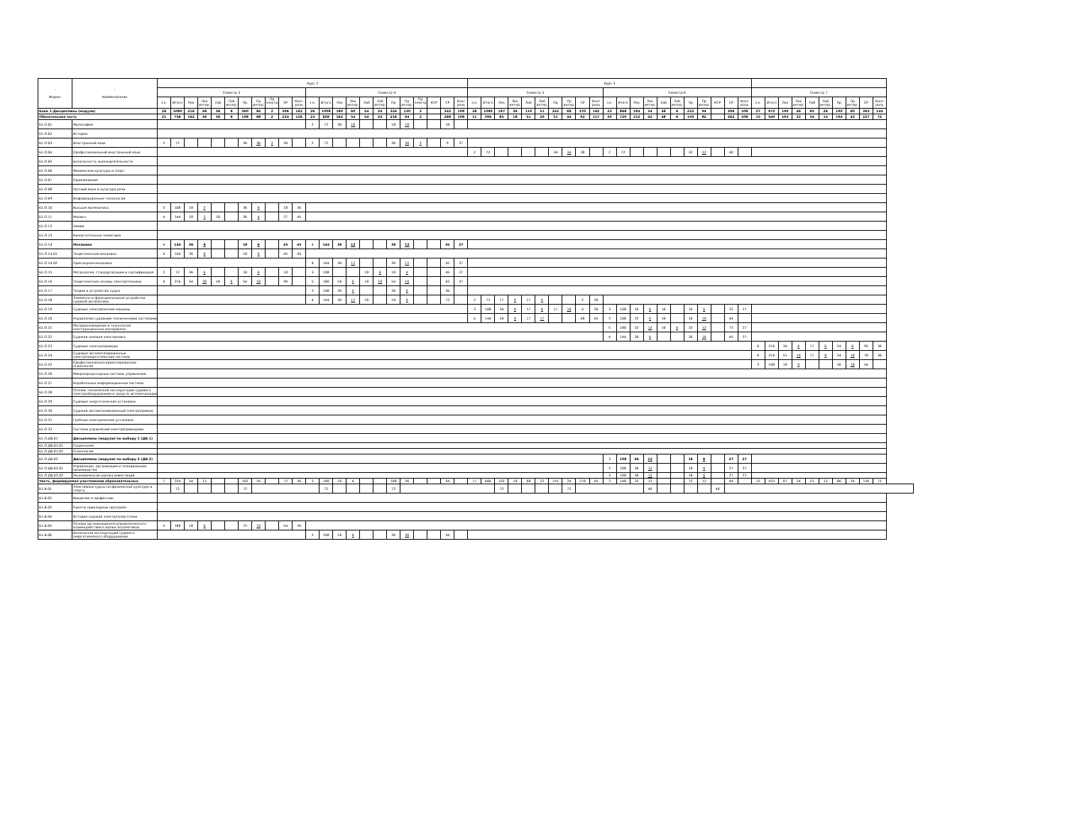| - Индекс | - Наименование | Курс 2 | | | | | | | | | | | | | | | | | | | | | | | Курс 3 | | | | | | | | | | | | | | | | | | | | | | | | | | | | | | |
| --- | --- | --- | --- | --- | --- | --- | --- | --- | --- | --- | --- | --- | --- | --- | --- | --- | --- | --- | --- | --- | --- | --- | --- | --- | --- | --- | --- | --- | --- | --- | --- | --- | --- | --- | --- | --- | --- | --- | --- | --- | --- | --- | --- | --- | --- | --- | --- | --- | --- | --- | --- | --- | --- | --- | --- |
| | | Семестр 3 | | | | | | | | | | | Семестр 4 | | | | | | | | | | | | Семестр 5 | | | | | | | | | | Семестр 6 | | | | | | | | | | | Семестр 7 | | | | | | | | | |
| | | з.е. | Итого | Лек | Лек интер. | Лаб | Лаб интер. | Пр | Пр интер. | Пр электр . | СР | Конт роль | з.е. | Итого | Лек | Лек интер. | Лаб | Лаб интер. | Пр | Пр интер. | Пр электр . | КСР | СР | Конт роль | з.е. | Итого | Лек | Лек интер. | Лаб | Лаб интер. | Пр | Пр интер. | СР | Конт роль | з.е. | Итого | Лек | Лек интер. | Лаб | Лаб интер. | Пр | Пр интер. | КСР | СР | Конт роль | з.е. | Итого | Лек | Лек интер. | Лаб | Лаб интер. | Пр | Пр интер. | СР | Конт роль |
| Блок 1.Дисциплины (модули) | | 28 | 1080 | 216 | 48 | 36 | 6 | 360 | 84 | 2 | 306 | 162 | 26 | 1008 | 180 | 60 | 54 | 24 | 324 | 130 | 2 | | 342 | 108 | 28 | 1080 | 187 | 36 | 119 | 51 | 242 | 68 | 370 | 162 | 23 | 868 | 184 | 54 | 48 | 6 | 222 | 94 | | 306 | 108 | 27 | 972 | 190 | 46 | 85 | 26 | 190 | 60 | 363 | 144 |
| Обязательная часть | | 21 | 756 | 162 | 36 | 36 | 6 | 198 | 68 | 2 | 234 | 126 | 23 | 828 | 162 | 54 | 54 | 24 | 216 | 94 | 2 | | 288 | 108 | 11 | 396 | 85 | 18 | 51 | 29 | 51 | 44 | 92 | 117 | 20 | 720 | 152 | 42 | 48 | 6 | 150 | 82 | | 262 | 108 | 15 | 540 | 103 | 22 | 34 | 14 | 104 | 42 | 227 | 72 |
| Б1.О.01 | Философия | | | | | | | | | | | | 2 | 72 | 36 | 18 | | | 18 | 18 | | | 18 | | | | | | | | | | | | | | | | | | | | | | | | | | | | | | | | |
| Б1.О.02 | История | | | | | | | | | | | | | | | | | | | | | | | | | | | | | | | | | | | | | | | | | | | | | | | | | | | | | | |
| Б1.О.03 | Иностранный язык | 2 | 72 | | | | | 36 | 36 | 2 | 36 | | 2 | 72 | | | | | 36 | 36 | 2 | | 9 | 27 | | | | | | | | | | | | | | | | | | | | | | | | | | | | | | | |
| Б1.О.04 | Профессиональный иностранный язык | | | | | | | | | | | | | | | | | | | | | | | | 2 | 72 | | | | | 34 | 34 | 38 | | 2 | 72 | | | | | 32 | 32 | | 40 | | | | | | | | | | | |
| Б1.О.05 | Безопасность жизнедеятельности | | | | | | | | | | | | | | | | | | | | | | | | | | | | | | | | | | | | | | | | | | | | | | | | | | | | | | |
| Б1.О.06 | Физическая культура и спорт | | | | | | | | | | | | | | | | | | | | | | | | | | | | | | | | | | | | | | | | | | | | | | | | | | | | | | |
| Б1.О.07 | Правоведение | | | | | | | | | | | | | | | | | | | | | | | | | | | | | | | | | | | | | | | | | | | | | | | | | | | | | | |
| Б1.О.08 | Русский язык и культура речи | | | | | | | | | | | | | | | | | | | | | | | | | | | | | | | | | | | | | | | | | | | | | | | | | | | | | | |
| Б1.О.09 | Информационные технологии | | | | | | | | | | | | | | | | | | | | | | | | | | | | | | | | | | | | | | | | | | | | | | | | | | | | | | |
| Б1.О.10 | Высшая математика | 3 | 108 | 18 | 2 | | | 36 | 6 | | 18 | 36 | | | | | | | | | | | | | | | | | | | | | | | | | | | | | | | | | | | | | | | | | | | |
| Б1.О.11 | Физика | 4 | 144 | 18 | 2 | 18 | | 36 | 4 | | 27 | 45 | | | | | | | | | | | | | | | | | | | | | | | | | | | | | | | | | | | | | | | | | | | |
| Б1.О.12 | Химия | | | | | | | | | | | | | | | | | | | | | | | | | | | | | | | | | | | | | | | | | | | | | | | | | | | | | | |
| Б1.О.13 | Начертательная геометрия | | | | | | | | | | | | | | | | | | | | | | | | | | | | | | | | | | | | | | | | | | | | | | | | | | | | | | |
| Б1.О.14 | Механика | 4 | 144 | 36 | 6 | | | 18 | 6 | | 45 | 45 | 4 | 144 | 36 | 12 | | | 36 | 12 | | | 45 | 27 | | | | | | | | | | | | | | | | | | | | | | | | | | | | | | | |
| Б1.О.14.01 | Теоретическая механика | 4 | 144 | 36 | 6 | | | 18 | 6 | | 45 | 45 | | | | | | | | | | | | | | | | | | | | | | | | | | | | | | | | | | | | | | | | | | | |
| Б1.О.14.02 | Прикладная механика | | | | | | | | | | | | 4 | 144 | 36 | 12 | | | 36 | 12 | | | 45 | 27 | | | | | | | | | | | | | | | | | | | | | | | | | | | | | | | |
| Б1.О.15 | Метрология, стандартизация и сертификация | 2 | 72 | 36 | 6 | | | 18 | 6 | | 18 | | 3 | 108 | | | 18 | 6 | 18 | 6 | | | 45 | 27 | | | | | | | | | | | | | | | | | | | | | | | | | | | | | | | |
| Б1.О.16 | Теоретические основы электротехники | 6 | 216 | 54 | 20 | 18 | 6 | 54 | 10 | | 90 | | 5 | 180 | 18 | 6 | 18 | 18 | 54 | 10 | | | 63 | 27 | | | | | | | | | | | | | | | | | | | | | | | | | | | | | | | |
| Б1.О.17 | Теория и устройство судна | | | | | | | | | | | | 3 | 108 | 36 | 6 | | | 36 | 6 | | | 36 | | | | | | | | | | | | | | | | | | | | | | | | | | | | | | | | |
| Б1.О.18 | Элементы и функциональные устройства судовой автоматики | | | | | | | | | | | | 4 | 144 | 36 | 12 | 18 | | 18 | 6 | | | 72 | | 2 | 72 | 17 | 6 | 17 | 6 | | | 2 | 36 | | | | | | | | | | | | | | | | | | | | | |
| Б1.О.19 | Судовые электрические машины | | | | | | | | | | | | | | | | | | | | | | | | 3 | 108 | 34 | 6 | 17 | 6 | 17 | 10 | 4 | 36 | 3 | 108 | 16 | 6 | 16 | | 16 | 6 | | 33 | 27 | | | | | | | | | | |
| Б1.О.20 | Управление судовыми техническими системами | | | | | | | | | | | | | | | | | | | | | | | | 4 | 144 | 34 | 6 | 17 | 17 | | | 48 | 45 | 3 | 108 | 32 | 6 | 16 | | 16 | 10 | | 44 | | | | | | | | | | | |
| Б1.О.21 | Материаловедение и технология конструкционных материалов | | | | | | | | | | | | | | | | | | | | | | | | | | | | | | | | | | 5 | 180 | 32 | 12 | 16 | 6 | 32 | 12 | | 73 | 27 | | | | | | | | | | |
| Б1.О.22 | Судовая силовая электроника | | | | | | | | | | | | | | | | | | | | | | | | | | | | | | | | | | 4 | 144 | 36 | 6 | | | 36 | 16 | | 45 | 27 | | | | | | | | | | |
| Б1.О.23 | Судовые электроприводы | | | | | | | | | | | | | | | | | | | | | | | | | | | | | | | | | | | | | | | | | | | | | 6 | 216 | 34 | 6 | 17 | 6 | 34 | 6 | 95 | 36 |
| Б1.О.24 | Судовые автоматизированные электроэнергетические системы | | | | | | | | | | | | | | | | | | | | | | | | | | | | | | | | | | | | | | | | | | | | | 6 | 216 | 51 | 10 | 17 | 8 | 34 | 18 | 78 | 36 |
| Б1.О.25 | Профессионально-ориентированная психология | | | | | | | | | | | | | | | | | | | | | | | | | | | | | | | | | | | | | | | | | | | | | 3 | 108 | 18 | 6 | | | 36 | 18 | 54 | |
| Б1.О.26 | Микропроцессорные системы управления | | | | | | | | | | | | | | | | | | | | | | | | | | | | | | | | | | | | | | | | | | | | | | | | | | | | | | |
| Б1.О.27 | Корабельные информационные системы | | | | | | | | | | | | | | | | | | | | | | | | | | | | | | | | | | | | | | | | | | | | | | | | | | | | | | |
| Б1.О.28 | Основы технической эксплуатации судового электрооборудования и средств автоматизации | | | | | | | | | | | | | | | | | | | | | | | | | | | | | | | | | | | | | | | | | | | | | | | | | | | | | | |
| Б1.О.29 | Судовые энергетические установки | | | | | | | | | | | | | | | | | | | | | | | | | | | | | | | | | | | | | | | | | | | | | | | | | | | | | | |
| Б1.О.30 | Судовой автоматизированный электропривод | | | | | | | | | | | | | | | | | | | | | | | | | | | | | | | | | | | | | | | | | | | | | | | | | | | | | | |
| Б1.О.31 | Гребные электрические установки | | | | | | | | | | | | | | | | | | | | | | | | | | | | | | | | | | | | | | | | | | | | | | | | | | | | | | |
| Б1.О.32 | Системы управления электроприводами | | | | | | | | | | | | | | | | | | | | | | | | | | | | | | | | | | | | | | | | | | | | | | | | | | | | | | |
| Б1.О.ДВ.01 | Дисциплины (модули) по выбору 1 (ДВ.1) | | | | | | | | | | | | | | | | | | | | | | | | | | | | | | | | | | | | | | | | | | | | | | | | | | | | | | |
| Б1.О.ДВ.01.01 | Социология | | | | | | | | | | | | | | | | | | | | | | | | | | | | | | | | | | | | | | | | | | | | | | | | | | | | | | |
| Б1.О.ДВ.01.02 | Психология | | | | | | | | | | | | | | | | | | | | | | | | | | | | | | | | | | | | | | | | | | | | | | | | | | | | | | |
| Б1.О.ДВ.02 | Дисциплины (модули) по выбору 2 (ДВ.2) | | | | | | | | | | | | | | | | | | | | | | | | | | | | | | | | | | 3 | 108 | 36 | 12 | | | 18 | 6 | | 27 | 27 | | | | | | | | | | |
| Б1.О.ДВ.02.01 | Управление, организация и планирование производства | | | | | | | | | | | | | | | | | | | | | | | | | | | | | | | | | | 3 | 108 | 36 | 12 | | | 18 | 6 | | 27 | 27 | | | | | | | | | | |
| Б1.О.ДВ.02.02 | Экономическая оценка инвестиций | | | | | | | | | | | | | | | | | | | | | | | | | | | | | | | | | | 3 | 108 | 36 | 12 | | | 18 | 6 | | 27 | 27 | | | | | | | | | | |
| Часть, формируемая участниками образовательных | | 7 | 324 | 54 | 12 | | | 162 | 16 | | 72 | 36 | 3 | 180 | 18 | 6 | | | 108 | 36 | | | 54 | | 17 | 684 | 102 | 18 | 68 | 22 | 191 | 24 | 278 | 45 | 3 | 148 | 32 | 12 | | | 72 | 12 | | 44 | | 12 | 432 | 87 | 24 | 51 | 12 | 86 | 18 | 136 | 72 |
| Б1.В.01 | Элективные курсы по физической культуре и спорту | | 72 | | | | | 72 | | | | | | 72 | | | | | 72 | | | | | | | | 72 | | | | | 72 | | | | | | 40 | | | | | 40 | | | | | | | | | | | | |
| Б1.В.02 | Введение в профессию | | | | | | | | | | | | | | | | | | | | | | | | | | | | | | | | | | | | | | | | | | | | | | | | | | | | | | |
| Б1.В.03 | Пакеты прикладных программ | | | | | | | | | | | | | | | | | | | | | | | | | | | | | | | | | | | | | | | | | | | | | | | | | | | | | | |
| Б1.В.04 | История судовой электроэнергетики | | | | | | | | | | | | | | | | | | | | | | | | | | | | | | | | | | | | | | | | | | | | | | | | | | | | | | |
| Б1.В.05 | Основы организационно-управленческого взаимодействия в малых коллективах | 5 | 180 | 18 | 6 | | | 72 | 10 | | 54 | 36 | | | | | | | | | | | | | | | | | | | | | | | | | | | | | | | | | | | | | | | | | | | |
| Б1.В.06 | Безопасная эксплуатация судового энергетического оборудования | | | | | | | | | | | | 3 | 108 | 18 | 6 | | | 36 | 36 | | | 54 | | | | | | | | | | | | | | | | | | | | | | | | | | | | | | | | |